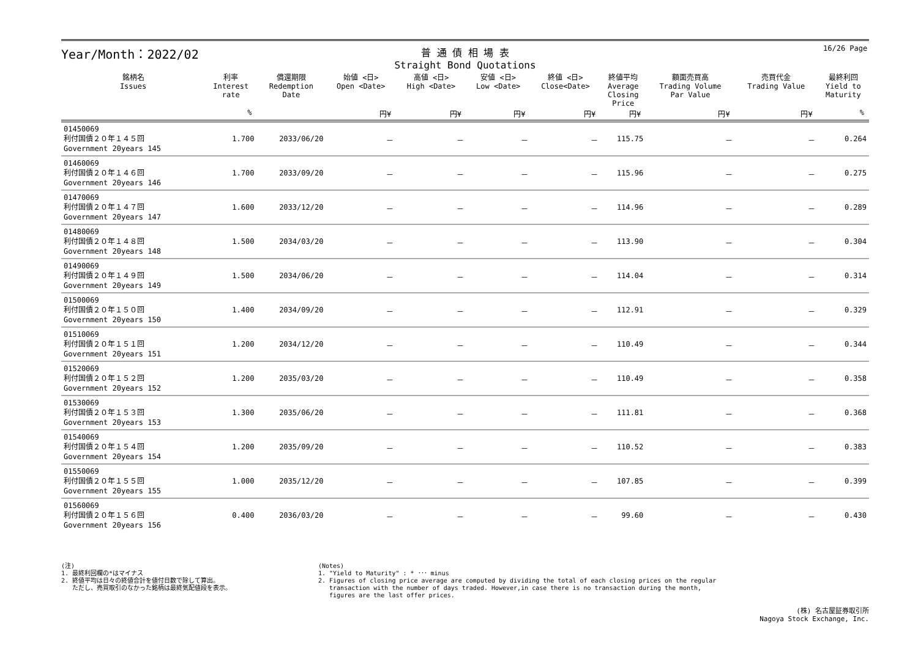16/26 Page
Year/Month：2022/02
普 通 債 相 場 表
Straight Bond Quotations
| 銘柄名 Issues | 利率 Interest rate | 償還期限 Redemption Date | 始値 <日> Open <Date> | 高値 <日> High <Date> | 安値 <日> Low <Date> | 終値 <日> Close<Date> | 終値平均 Average Closing Price | 額面売買高 Trading Volume Par Value | 売買代金 Trading Value | 最終利回 Yield to Maturity |
| --- | --- | --- | --- | --- | --- | --- | --- | --- | --- | --- |
| | % | | 円¥ | 円¥ | 円¥ | 円¥ | 円¥ | 円¥ | 円¥ | % |
| 01450069 利付国債２０年１４５回 Government 20years 145 | 1.700 | 2033/06/20 | － | － | － | － | 115.75 | － | － | 0.264 |
| 01460069 利付国債２０年１４６回 Government 20years 146 | 1.700 | 2033/09/20 | － | － | － | － | 115.96 | － | － | 0.275 |
| 01470069 利付国債２０年１４７回 Government 20years 147 | 1.600 | 2033/12/20 | － | － | － | － | 114.96 | － | － | 0.289 |
| 01480069 利付国債２０年１４８回 Government 20years 148 | 1.500 | 2034/03/20 | － | － | － | － | 113.90 | － | － | 0.304 |
| 01490069 利付国債２０年１４９回 Government 20years 149 | 1.500 | 2034/06/20 | － | － | － | － | 114.04 | － | － | 0.314 |
| 01500069 利付国債２０年１５０回 Government 20years 150 | 1.400 | 2034/09/20 | － | － | － | － | 112.91 | － | － | 0.329 |
| 01510069 利付国債２０年１５１回 Government 20years 151 | 1.200 | 2034/12/20 | － | － | － | － | 110.49 | － | － | 0.344 |
| 01520069 利付国債２０年１５２回 Government 20years 152 | 1.200 | 2035/03/20 | － | － | － | － | 110.49 | － | － | 0.358 |
| 01530069 利付国債２０年１５３回 Government 20years 153 | 1.300 | 2035/06/20 | － | － | － | － | 111.81 | － | － | 0.368 |
| 01540069 利付国債２０年１５４回 Government 20years 154 | 1.200 | 2035/09/20 | － | － | － | － | 110.52 | － | － | 0.383 |
| 01550069 利付国債２０年１５５回 Government 20years 155 | 1.000 | 2035/12/20 | － | － | － | － | 107.85 | － | － | 0.399 |
| 01560069 利付国債２０年１５６回 Government 20years 156 | 0.400 | 2036/03/20 | － | － | － | － | 99.60 | － | － | 0.430 |
(注)
1. 最終利回欄の*はマイナス
2. 終値平均は日々の終値合計を値付日数で除して算出。
ただし、売買取引のなかった銘柄は最終気配値段を表示。
(Notes)
1. "Yield to Maturity" : * ･･･ minus
2. Figures of closing price average are computed by dividing the total of each closing prices on the regular
transaction with the number of days traded. However,in case there is no transaction during the month,
figures are the last offer prices.
(株) 名古屋証券取引所
Nagoya Stock Exchange, Inc.